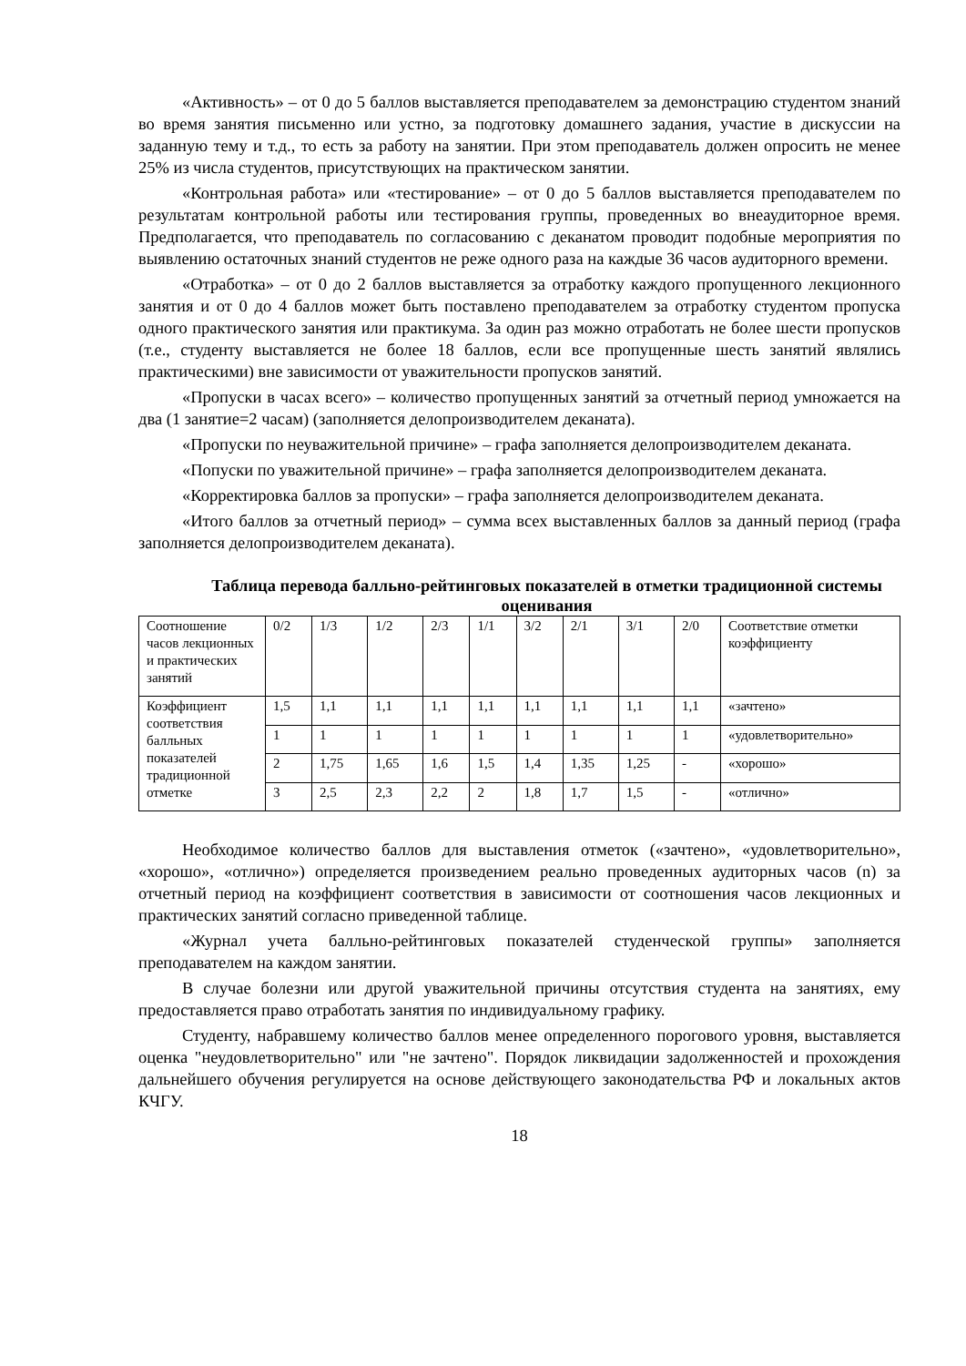«Активность» – от 0 до 5 баллов выставляется преподавателем за демонстрацию студентом знаний во время занятия письменно или устно, за подготовку домашнего задания, участие в дискуссии на заданную тему и т.д., то есть за работу на занятии. При этом преподаватель должен опросить не менее 25% из числа студентов, присутствующих на практическом занятии.
«Контрольная работа» или «тестирование» – от 0 до 5 баллов выставляется преподавателем по результатам контрольной работы или тестирования группы, проведенных во внеаудиторное время. Предполагается, что преподаватель по согласованию с деканатом проводит подобные мероприятия по выявлению остаточных знаний студентов не реже одного раза на каждые 36 часов аудиторного времени.
«Отработка» – от 0 до 2 баллов выставляется за отработку каждого пропущенного лекционного занятия и от 0 до 4 баллов может быть поставлено преподавателем за отработку студентом пропуска одного практического занятия или практикума. За один раз можно отработать не более шести пропусков (т.е., студенту выставляется не более 18 баллов, если все пропущенные шесть занятий являлись практическими) вне зависимости от уважительности пропусков занятий.
«Пропуски в часах всего» – количество пропущенных занятий за отчетный период умножается на два (1 занятие=2 часам) (заполняется делопроизводителем деканата).
«Пропуски по неуважительной причине» – графа заполняется делопроизводителем деканата.
«Попуски по уважительной причине» – графа заполняется делопроизводителем деканата.
«Корректировка баллов за пропуски» – графа заполняется делопроизводителем деканата.
«Итого баллов за отчетный период» – сумма всех выставленных баллов за данный период (графа заполняется делопроизводителем деканата).
Таблица перевода балльно-рейтинговых показателей в отметки традиционной системы оценивания
| Соотношение часов лекционных и практических занятий | 0/2 | 1/3 | 1/2 | 2/3 | 1/1 | 3/2 | 2/1 | 3/1 | 2/0 | Соответствие отметки коэффициенту |
| Коэффициент соответствия балльных показателей традиционной отметке | 1,5 | 1,1 | 1,1 | 1,1 | 1,1 | 1,1 | 1,1 | 1,1 | 1,1 | «зачтено» |
| | 1 | 1 | 1 | 1 | 1 | 1 | 1 | 1 | 1 | «удовлетворительно» |
| | 2 | 1,75 | 1,65 | 1,6 | 1,5 | 1,4 | 1,35 | 1,25 | - | «хорошо» |
| | 3 | 2,5 | 2,3 | 2,2 | 2 | 1,8 | 1,7 | 1,5 | - | «отлично» |
Необходимое количество баллов для выставления отметок («зачтено», «удовлетворительно», «хорошо», «отлично») определяется произведением реально проведенных аудиторных часов (n) за отчетный период на коэффициент соответствия в зависимости от соотношения часов лекционных и практических занятий согласно приведенной таблице.
«Журнал учета балльно-рейтинговых показателей студенческой группы» заполняется преподавателем на каждом занятии.
В случае болезни или другой уважительной причины отсутствия студента на занятиях, ему предоставляется право отработать занятия по индивидуальному графику.
Студенту, набравшему количество баллов менее определенного порогового уровня, выставляется оценка "неудовлетворительно" или "не зачтено". Порядок ликвидации задолженностей и прохождения дальнейшего обучения регулируется на основе действующего законодательства РФ и локальных актов КЧГУ.
18